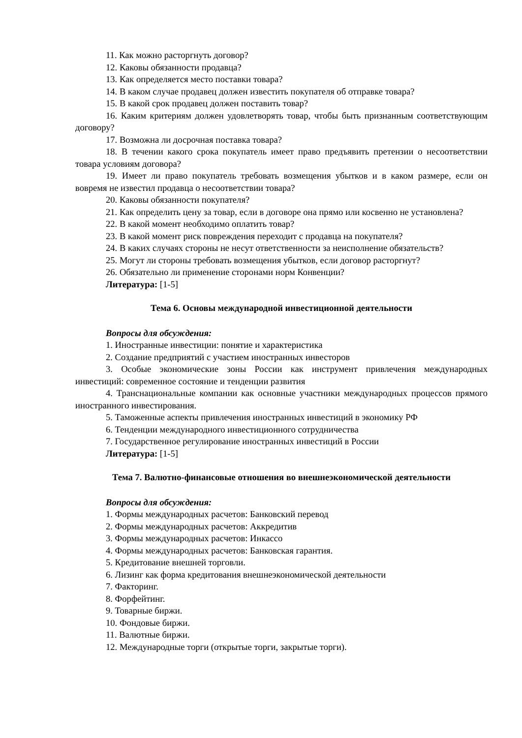11. Как можно расторгнуть договор?
12. Каковы обязанности продавца?
13. Как определяется место поставки товара?
14. В каком случае продавец должен известить покупателя об отправке товара?
15. В какой срок продавец должен поставить товар?
16. Каким критериям должен удовлетворять товар, чтобы быть признанным соответствующим договору?
17. Возможна ли досрочная поставка товара?
18. В течении какого срока покупатель имеет право предъявить претензии о несоответствии товара условиям договора?
19. Имеет ли право покупатель требовать возмещения убытков и в каком размере, если он вовремя не известил продавца о несоответствии товара?
20. Каковы обязанности покупателя?
21. Как определить цену за товар, если в договоре она прямо или косвенно не установлена?
22. В какой момент необходимо оплатить товар?
23. В какой момент риск повреждения переходит с продавца на покупателя?
24. В каких случаях стороны не несут ответственности за неисполнение обязательств?
25. Могут ли стороны требовать возмещения убытков, если договор расторгнут?
26. Обязательно ли применение сторонами норм Конвенции?
Литература: [1-5]
Тема 6. Основы международной инвестиционной деятельности
Вопросы для обсуждения:
1. Иностранные инвестиции: понятие и характеристика
2. Создание предприятий с участием иностранных инвесторов
3. Особые экономические зоны России как инструмент привлечения международных инвестиций: современное состояние и тенденции развития
4. Транснациональные компании как основные участники международных процессов прямого иностранного инвестирования.
5. Таможенные аспекты привлечения иностранных инвестиций в экономику РФ
6. Тенденции международного инвестиционного сотрудничества
7. Государственное регулирование иностранных инвестиций в России
Литература: [1-5]
Тема 7. Валютно-финансовые отношения во внешнеэкономической деятельности
Вопросы для обсуждения:
1. Формы международных расчетов: Банковский перевод
2. Формы международных расчетов: Аккредитив
3. Формы международных расчетов: Инкассо
4. Формы международных расчетов: Банковская гарантия.
5. Кредитование внешней торговли.
6. Лизинг как форма кредитования внешнеэкономической деятельности
7. Факторинг.
8. Форфейтинг.
9. Товарные биржи.
10. Фондовые биржи.
11. Валютные биржи.
12. Международные торги (открытые торги, закрытые торги).